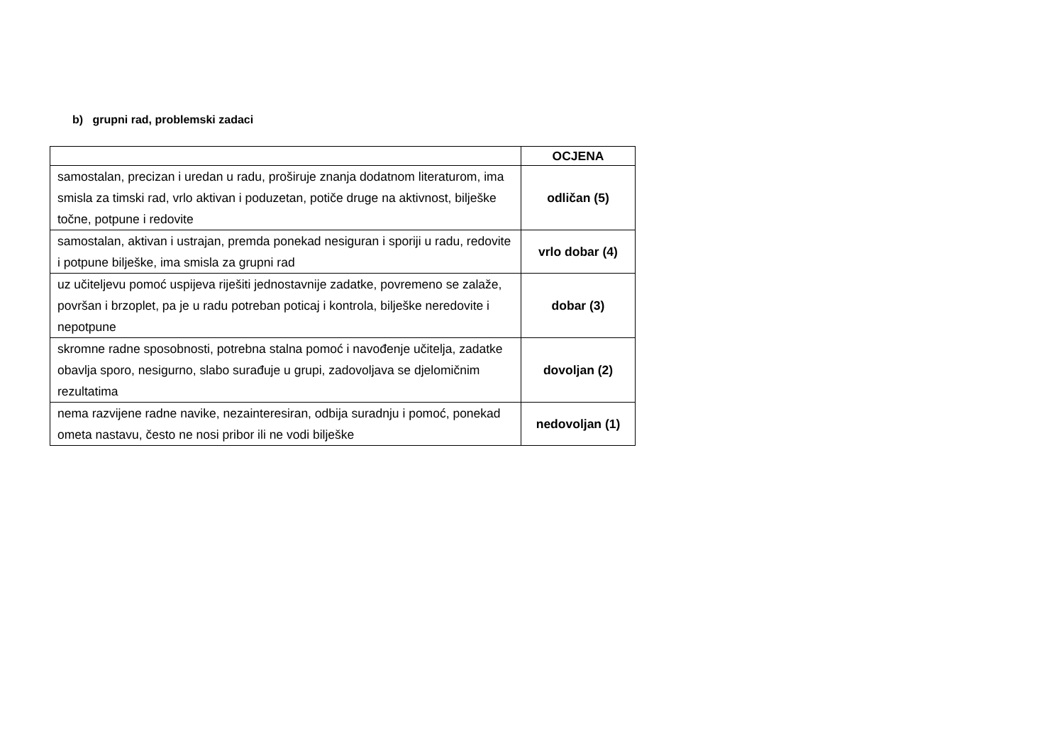b) grupni rad, problemski zadaci
| | OCJENA |
| --- | --- |
| samostalan, precizan i uredan u radu, proširuje znanja dodatnom literaturom, ima smisla za timski rad, vrlo aktivan i poduzetan, potiče druge na aktivnost, bilješke točne, potpune i redovite | odličan (5) |
| samostalan, aktivan i ustrajan, premda ponekad nesiguran i sporiji u radu, redovite i potpune bilješke, ima smisla za grupni rad | vrlo dobar (4) |
| uz učiteljevu pomoć uspijeva riješiti jednostavnije zadatke, povremeno se zalaže, površan i brzoplet, pa je u radu potreban poticaj i kontrola, bilješke neredovite i nepotpune | dobar (3) |
| skromne radne sposobnosti, potrebna stalna pomoć i navođenje učitelja, zadatke obavlja sporo, nesigurno, slabo surađuje u grupi, zadovoljava se djelomičnim rezultatima | dovoljan (2) |
| nema razvijene radne navike, nezainteresiran, odbija suradnju i pomoć, ponekad ometa nastavu, često ne nosi pribor ili ne vodi bilješke | nedovoljan (1) |